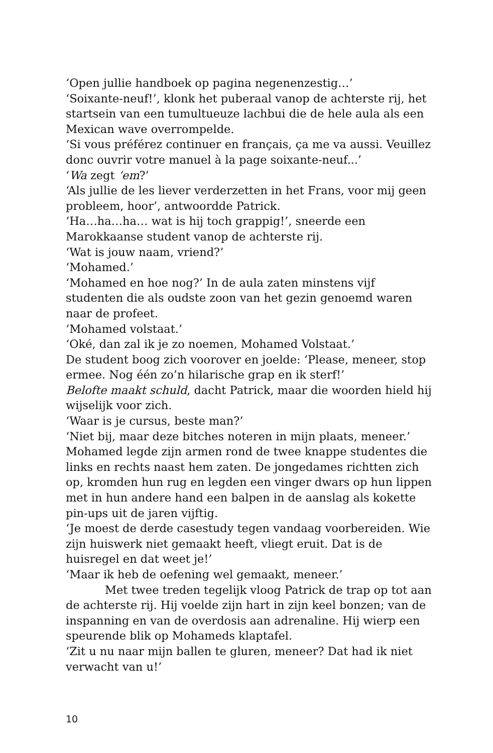‘Open jullie handboek op pagina negenenzestig…’
‘Soixante-neuf!’, klonk het puberaal vanop de achterste rij, het startsein van een tumultueuze lachbui die de hele aula als een Mexican wave overrompelde.
‘Si vous préférez continuer en français, ça me va aussi. Veuillez donc ouvrir votre manuel à la page soixante-neuf...’
‘Wa zegt ‘em?’
‘Als jullie de les liever verderzetten in het Frans, voor mij geen probleem, hoor’, antwoordde Patrick.
‘Ha…ha…ha… wat is hij toch grappig!’, sneerde een Marokkaanse student vanop de achterste rij.
‘Wat is jouw naam, vriend?’
‘Mohamed.’
‘Mohamed en hoe nog?’ In de aula zaten minstens vijf studenten die als oudste zoon van het gezin genoemd waren naar de profeet.
‘Mohamed volstaat.’
‘Oké, dan zal ik je zo noemen, Mohamed Volstaat.’
De student boog zich voorover en joelde: ‘Please, meneer, stop ermee. Nog één zo’n hilarische grap en ik sterf!’
Belofte maakt schuld, dacht Patrick, maar die woorden hield hij wijselijk voor zich.
‘Waar is je cursus, beste man?’
‘Niet bij, maar deze bitches noteren in mijn plaats, meneer.’
Mohamed legde zijn armen rond de twee knappe studentes die links en rechts naast hem zaten. De jongedames richtten zich op, kromden hun rug en legden een vinger dwars op hun lippen met in hun andere hand een balpen in de aanslag als kokette pin-ups uit de jaren vijftig.
‘Je moest de derde casestudy tegen vandaag voorbereiden. Wie zijn huiswerk niet gemaakt heeft, vliegt eruit. Dat is de huisregel en dat weet je!’
‘Maar ik heb de oefening wel gemaakt, meneer.’
Met twee treden tegelijk vloog Patrick de trap op tot aan de achterste rij. Hij voelde zijn hart in zijn keel bonzen; van de inspanning en van de overdosis aan adrenaline. Hij wierp een speurende blik op Mohameds klaptafel.
‘Zit u nu naar mijn ballen te gluren, meneer? Dat had ik niet verwacht van u!’
10